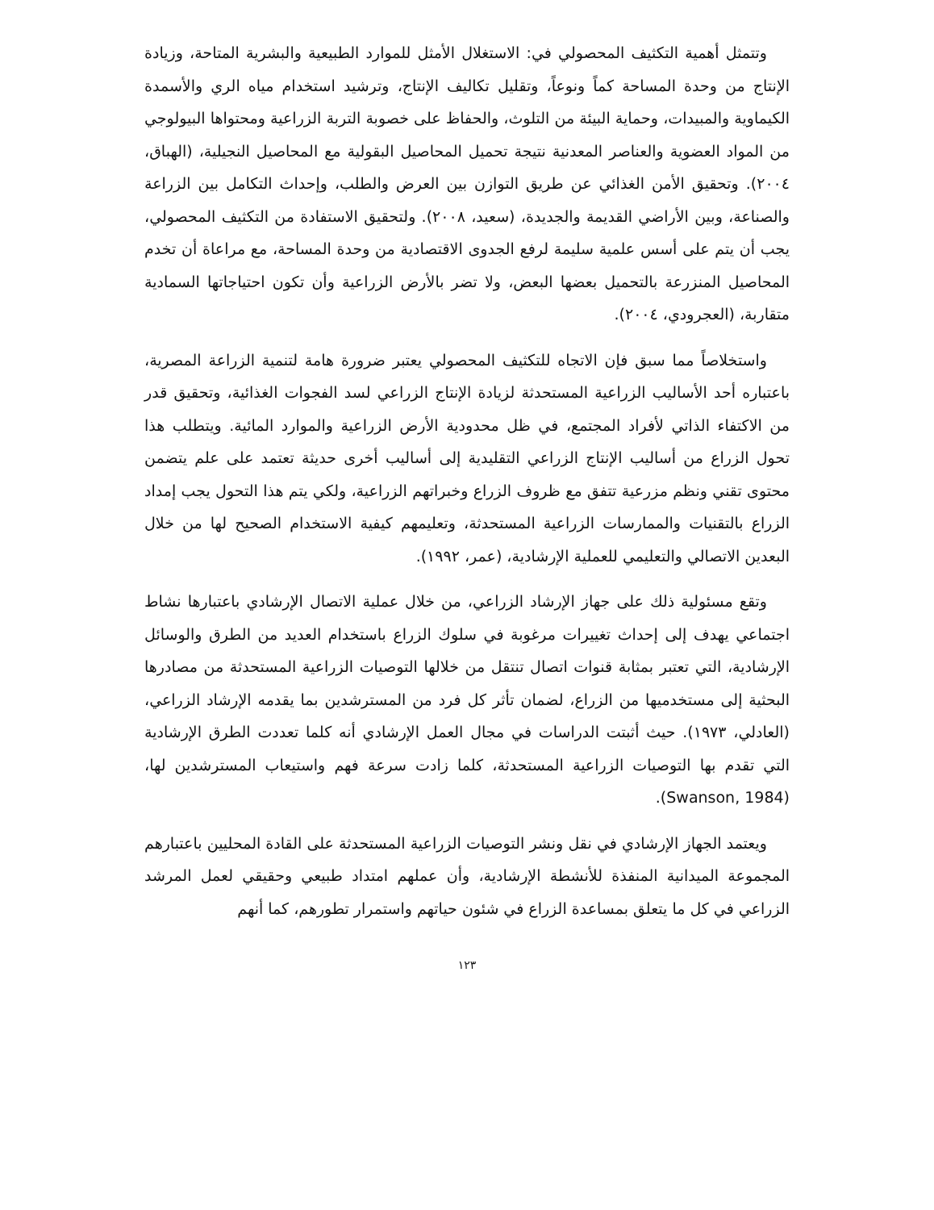وتتمثل أهمية التكثيف المحصولي في: الاستغلال الأمثل للموارد الطبيعية والبشرية المتاحة، وزيادة الإنتاج من وحدة المساحة كماً ونوعاً، وتقليل تكاليف الإنتاج، وترشيد استخدام مياه الري والأسمدة الكيماوية والمبيدات، وحماية البيئة من التلوث، والحفاظ على خصوبة التربة الزراعية ومحتواها البيولوجي من المواد العضوية والعناصر المعدنية نتيجة تحميل المحاصيل البقولية مع المحاصيل النجيلية، (الهباق، ٢٠٠٤). وتحقيق الأمن الغذائي عن طريق التوازن بين العرض والطلب، وإحداث التكامل بين الزراعة والصناعة، وبين الأراضي القديمة والجديدة، (سعيد، ٢٠٠٨). ولتحقيق الاستفادة من التكثيف المحصولي، يجب أن يتم على أسس علمية سليمة لرفع الجدوى الاقتصادية من وحدة المساحة، مع مراعاة أن تخدم المحاصيل المنزرعة بالتحميل بعضها البعض، ولا تضر بالأرض الزراعية وأن تكون احتياجاتها السمادية متقاربة، (العجرودي، ٢٠٠٤).
واستخلاصاً مما سبق فإن الاتجاه للتكثيف المحصولي يعتبر ضرورة هامة لتنمية الزراعة المصرية، باعتباره أحد الأساليب الزراعية المستحدثة لزيادة الإنتاج الزراعي لسد الفجوات الغذائية، وتحقيق قدر من الاكتفاء الذاتي لأفراد المجتمع، في ظل محدودية الأرض الزراعية والموارد المائية. ويتطلب هذا تحول الزراع من أساليب الإنتاج الزراعي التقليدية إلى أساليب أخرى حديثة تعتمد على علم يتضمن محتوى تقني ونظم مزرعية تتفق مع ظروف الزراع وخبراتهم الزراعية، ولكي يتم هذا التحول يجب إمداد الزراع بالتقنيات والممارسات الزراعية المستحدثة، وتعليمهم كيفية الاستخدام الصحيح لها من خلال البعدين الاتصالي والتعليمي للعملية الإرشادية، (عمر، ١٩٩٢).
وتقع مسئولية ذلك على جهاز الإرشاد الزراعي، من خلال عملية الاتصال الإرشادي باعتبارها نشاط اجتماعي يهدف إلى إحداث تغييرات مرغوبة في سلوك الزراع باستخدام العديد من الطرق والوسائل الإرشادية، التي تعتبر بمثابة قنوات اتصال تنتقل من خلالها التوصيات الزراعية المستحدثة من مصادرها البحثية إلى مستخدميها من الزراع، لضمان تأثر كل فرد من المسترشدين بما يقدمه الإرشاد الزراعي، (العادلي، ١٩٧٣). حيث أثبتت الدراسات في مجال العمل الإرشادي أنه كلما تعددت الطرق الإرشادية التي تقدم بها التوصيات الزراعية المستحدثة، كلما زادت سرعة فهم واستيعاب المسترشدين لها، (Swanson, 1984).
ويعتمد الجهاز الإرشادي في نقل ونشر التوصيات الزراعية المستحدثة على القادة المحليين باعتبارهم المجموعة الميدانية المنفذة للأنشطة الإرشادية، وأن عملهم امتداد طبيعي وحقيقي لعمل المرشد الزراعي في كل ما يتعلق بمساعدة الزراع في شئون حياتهم واستمرار تطورهم، كما أنهم
١٢٣